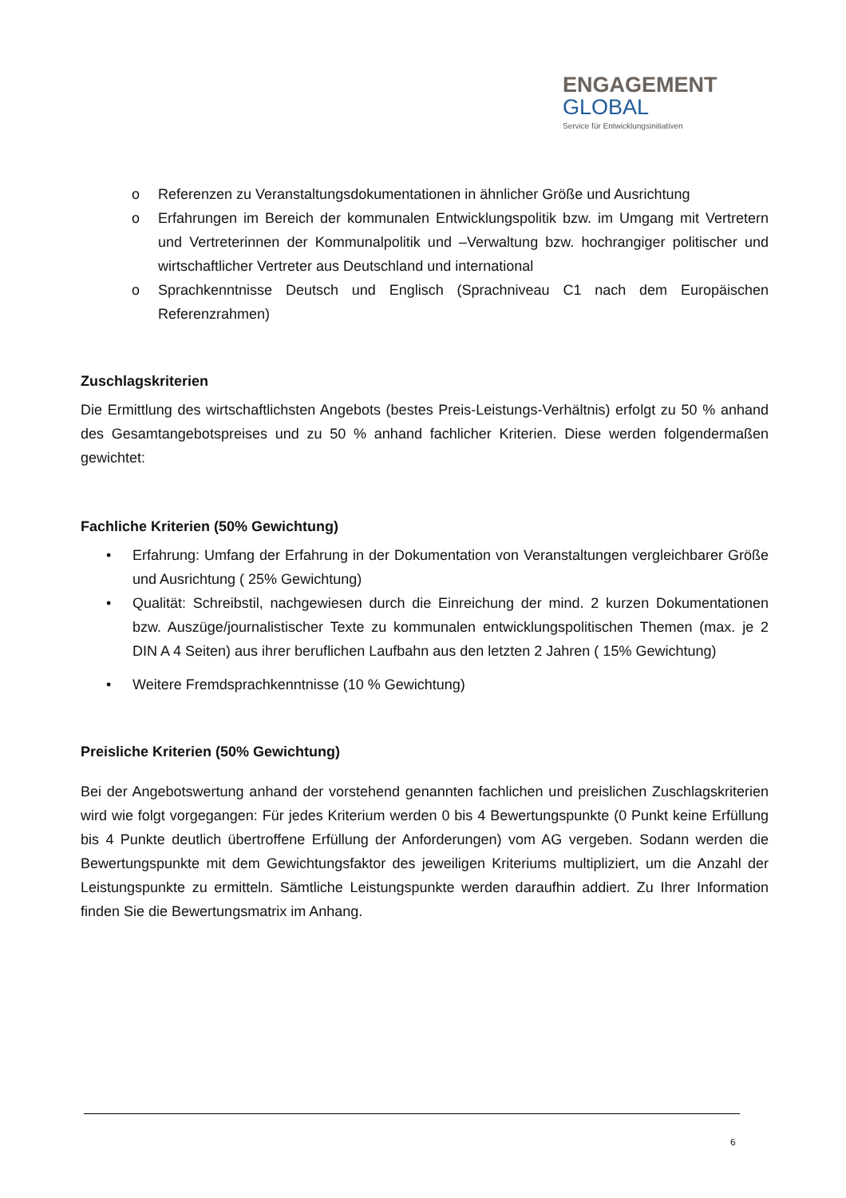ENGAGEMENT
GLOBAL
Service für Entwicklungsinitiativen
o Referenzen zu Veranstaltungsdokumentationen in ähnlicher Größe und Ausrichtung
o Erfahrungen im Bereich der kommunalen Entwicklungspolitik bzw. im Umgang mit Vertretern und Vertreterinnen der Kommunalpolitik und –Verwaltung bzw. hochrangiger politischer und wirtschaftlicher Vertreter aus Deutschland und international
o Sprachkenntnisse Deutsch und Englisch (Sprachniveau C1 nach dem Europäischen Referenzrahmen)
Zuschlagskriterien
Die Ermittlung des wirtschaftlichsten Angebots (bestes Preis-Leistungs-Verhältnis) erfolgt zu 50 % anhand des Gesamtangebotspreises und zu 50 % anhand fachlicher Kriterien. Diese werden folgendermaßen gewichtet:
Fachliche Kriterien (50% Gewichtung)
• Erfahrung: Umfang der Erfahrung in der Dokumentation von Veranstaltungen vergleichbarer Größe und Ausrichtung ( 25% Gewichtung)
• Qualität: Schreibstil, nachgewiesen durch die Einreichung der mind. 2 kurzen Dokumentationen bzw. Auszüge/journalistischer Texte zu kommunalen entwicklungspolitischen Themen (max. je 2 DIN A 4 Seiten) aus ihrer beruflichen Laufbahn aus den letzten 2 Jahren ( 15% Gewichtung)
• Weitere Fremdsprachkenntnisse (10 % Gewichtung)
Preisliche Kriterien (50% Gewichtung)
Bei der Angebotswertung anhand der vorstehend genannten fachlichen und preislichen Zuschlagskriterien wird wie folgt vorgegangen: Für jedes Kriterium werden 0 bis 4 Bewertungspunkte (0 Punkt keine Erfüllung bis 4 Punkte deutlich übertroffene Erfüllung der Anforderungen) vom AG vergeben. Sodann werden die Bewertungspunkte mit dem Gewichtungsfaktor des jeweiligen Kriteriums multipliziert, um die Anzahl der Leistungspunkte zu ermitteln. Sämtliche Leistungspunkte werden daraufhin addiert. Zu Ihrer Information finden Sie die Bewertungsmatrix im Anhang.
6